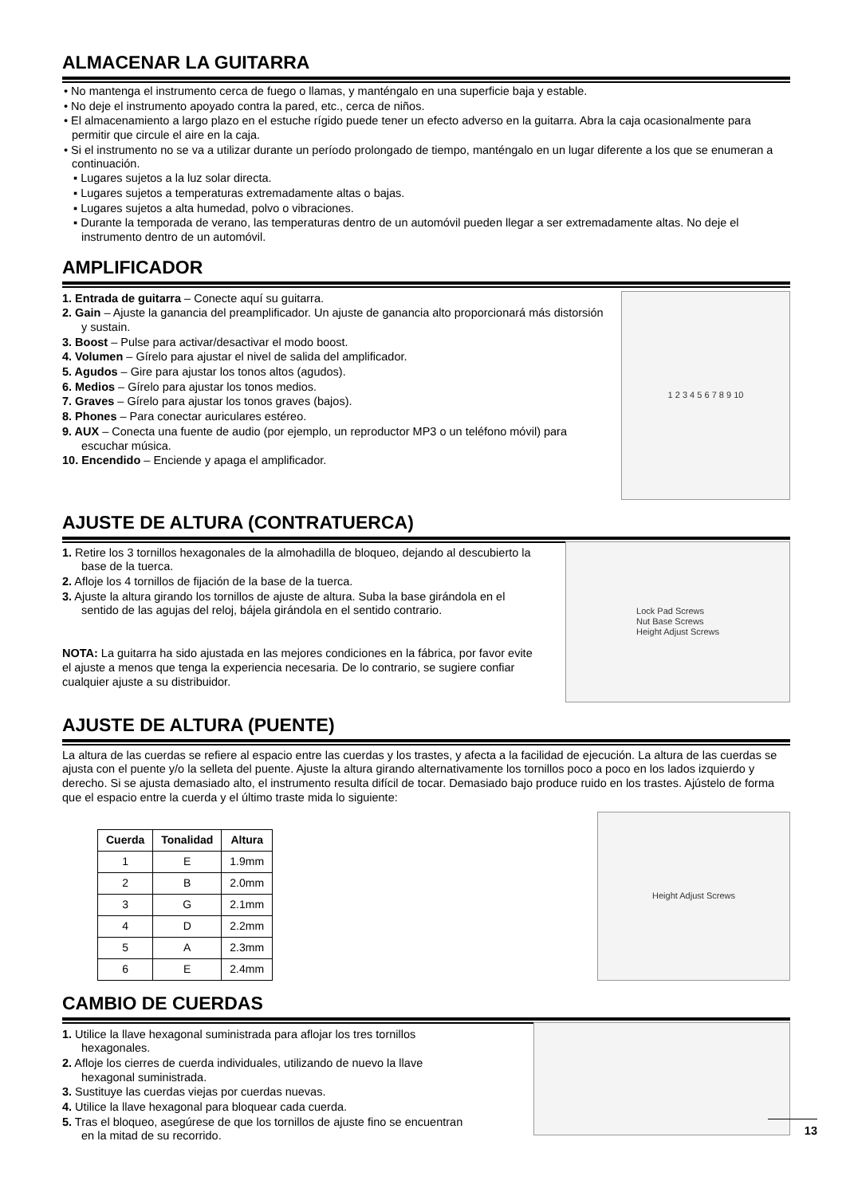ALMACENAR LA GUITARRA
• No mantenga el instrumento cerca de fuego o llamas, y manténgalo en una superficie baja y estable.
• No deje el instrumento apoyado contra la pared, etc., cerca de niños.
• El almacenamiento a largo plazo en el estuche rígido puede tener un efecto adverso en la guitarra. Abra la caja ocasionalmente para permitir que circule el aire en la caja.
• Si el instrumento no se va a utilizar durante un período prolongado de tiempo, manténgalo en un lugar diferente a los que se enumeran a continuación.
▪ Lugares sujetos a la luz solar directa.
▪ Lugares sujetos a temperaturas extremadamente altas o bajas.
▪ Lugares sujetos a alta humedad, polvo o vibraciones.
▪ Durante la temporada de verano, las temperaturas dentro de un automóvil pueden llegar a ser extremadamente altas. No deje el instrumento dentro de un automóvil.
AMPLIFICADOR
1. Entrada de guitarra – Conecte aquí su guitarra.
2. Gain – Ajuste la ganancia del preamplificador. Un ajuste de ganancia alto proporcionará más distorsión y sustain.
3. Boost – Pulse para activar/desactivar el modo boost.
4. Volumen – Gírelo para ajustar el nivel de salida del amplificador.
5. Agudos – Gire para ajustar los tonos altos (agudos).
6. Medios – Gírelo para ajustar los tonos medios.
7. Graves – Gírelo para ajustar los tonos graves (bajos).
8. Phones – Para conectar auriculares estéreo.
9. AUX – Conecta una fuente de audio (por ejemplo, un reproductor MP3 o un teléfono móvil) para escuchar música.
10. Encendido – Enciende y apaga el amplificador.
1 2 3 4 5 6 7 8 9 10
AJUSTE DE ALTURA (CONTRATUERCA)
1. Retire los 3 tornillos hexagonales de la almohadilla de bloqueo, dejando al descubierto la base de la tuerca.
2. Afloje los 4 tornillos de fijación de la base de la tuerca.
3. Ajuste la altura girando los tornillos de ajuste de altura. Suba la base girándola en el sentido de las agujas del reloj, bájela girándola en el sentido contrario.
NOTA: La guitarra ha sido ajustada en las mejores condiciones en la fábrica, por favor evite el ajuste a menos que tenga la experiencia necesaria. De lo contrario, se sugiere confiar cualquier ajuste a su distribuidor.
Lock Pad Screws
Nut Base Screws
Height Adjust Screws
AJUSTE DE ALTURA (PUENTE)
La altura de las cuerdas se refiere al espacio entre las cuerdas y los trastes, y afecta a la facilidad de ejecución. La altura de las cuerdas se ajusta con el puente y/o la selleta del puente. Ajuste la altura girando alternativamente los tornillos poco a poco en los lados izquierdo y derecho. Si se ajusta demasiado alto, el instrumento resulta difícil de tocar. Demasiado bajo produce ruido en los trastes. Ajústelo de forma que el espacio entre la cuerda y el último traste mida lo siguiente:
| Cuerda | Tonalidad | Altura |
| --- | --- | --- |
| 1 | E | 1.9mm |
| 2 | B | 2.0mm |
| 3 | G | 2.1mm |
| 4 | D | 2.2mm |
| 5 | A | 2.3mm |
| 6 | E | 2.4mm |
Height Adjust Screws
CAMBIO DE CUERDAS
1. Utilice la llave hexagonal suministrada para aflojar los tres tornillos hexagonales.
2. Afloje los cierres de cuerda individuales, utilizando de nuevo la llave hexagonal suministrada.
3. Sustituye las cuerdas viejas por cuerdas nuevas.
4. Utilice la llave hexagonal para bloquear cada cuerda.
5. Tras el bloqueo, asegúrese de que los tornillos de ajuste fino se encuentran en la mitad de su recorrido.
13